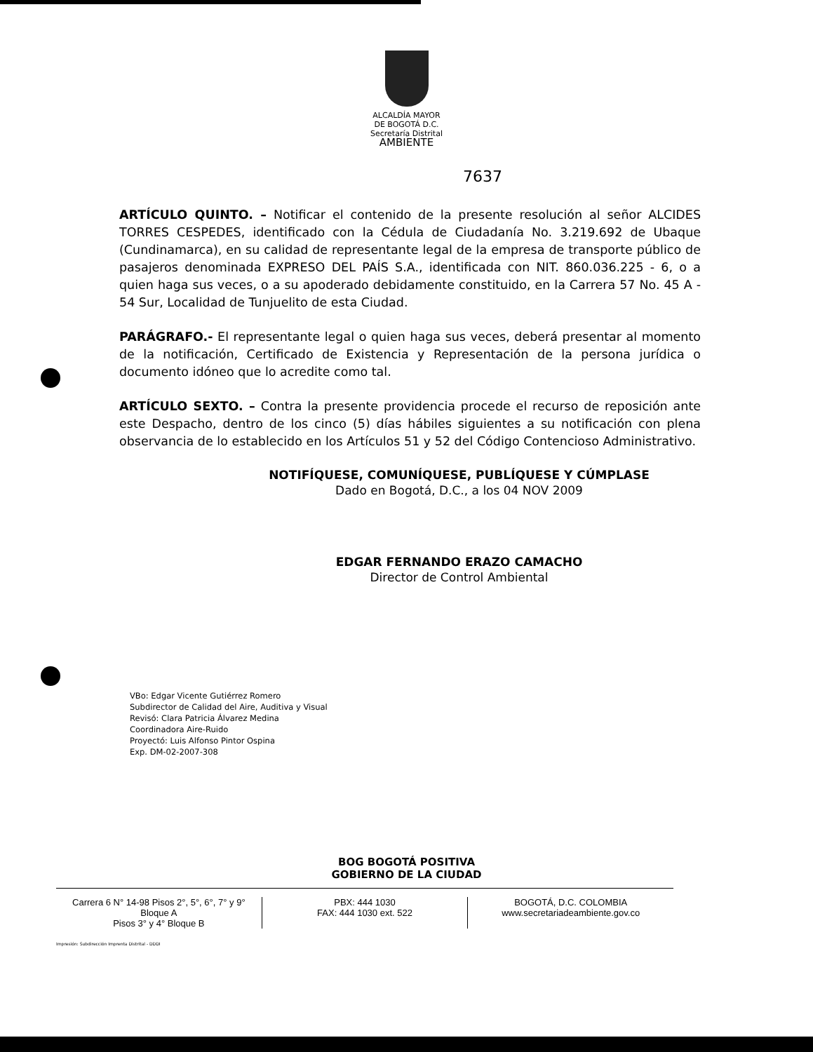ALCALDÍA MAYOR
DE BOGOTÁ D.C.
Secretaría Distrital
AMBIENTE
7637
ARTÍCULO QUINTO. – Notificar el contenido de la presente resolución al señor ALCIDES TORRES CESPEDES, identificado con la Cédula de Ciudadanía No. 3.219.692 de Ubaque (Cundinamarca), en su calidad de representante legal de la empresa de transporte público de pasajeros denominada EXPRESO DEL PAÍS S.A., identificada con NIT. 860.036.225 - 6, o a quien haga sus veces, o a su apoderado debidamente constituido, en la Carrera 57 No. 45 A - 54 Sur, Localidad de Tunjuelito de esta Ciudad.
PARÁGRAFO.- El representante legal o quien haga sus veces, deberá presentar al momento de la notificación, Certificado de Existencia y Representación de la persona jurídica o documento idóneo que lo acredite como tal.
ARTÍCULO SEXTO. – Contra la presente providencia procede el recurso de reposición ante este Despacho, dentro de los cinco (5) días hábiles siguientes a su notificación con plena observancia de lo establecido en los Artículos 51 y 52 del Código Contencioso Administrativo.
NOTIFÍQUESE, COMUNÍQUESE, PUBLÍQUESE Y CÚMPLASE
Dado en Bogotá, D.C., a los 04 NOV 2009
EDGAR FERNANDO ERAZO CAMACHO
Director de Control Ambiental
VBo: Edgar Vicente Gutiérrez Romero
Subdirector de Calidad del Aire, Auditiva y Visual
Revisó: Clara Patricia Álvarez Medina
Coordinadora Aire-Ruido
Proyectó: Luis Alfonso Pintor Ospina
Exp. DM-02-2007-308
BOG BOGOTÁ POSITIVA
GOBIERNO DE LA CIUDAD
Carrera 6 N° 14-98 Pisos 2°, 5°, 6°, 7° y 9° Bloque A
Pisos 3° y 4° Bloque B
PBX: 444 1030
FAX: 444 1030 ext. 522
BOGOTÁ, D.C. COLOMBIA
www.secretariadeambiente.gov.co
Impresión: Subdirección Imprenta Distrital - DDDI